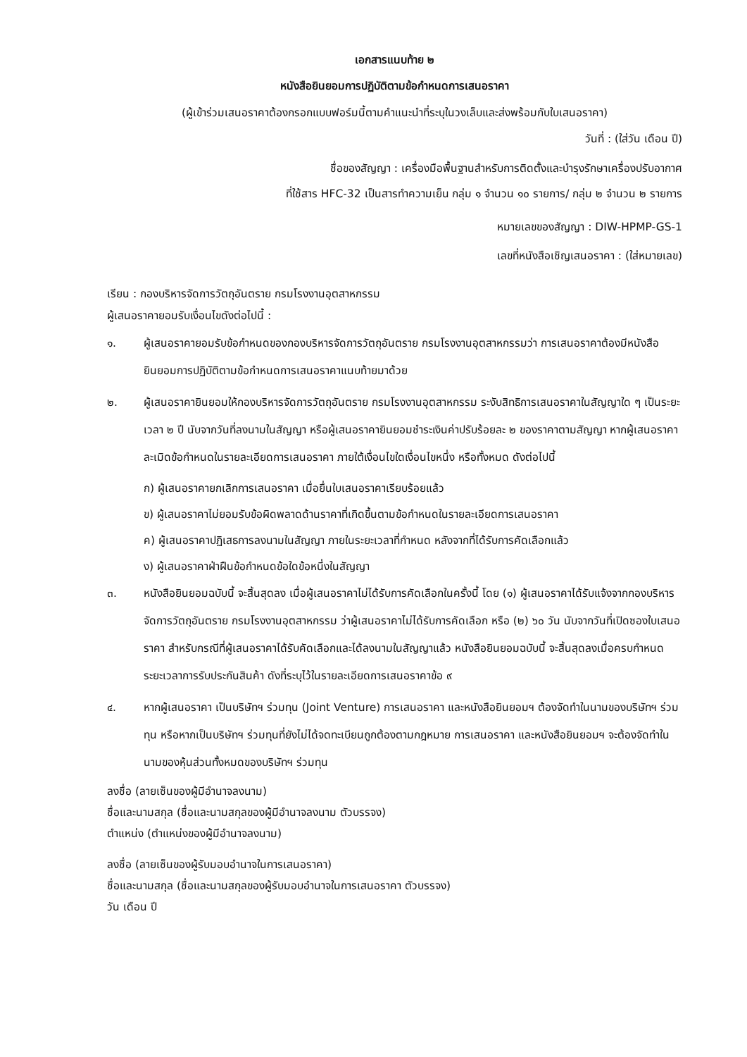เอกสารแนบท้าย ๒
หนังสือยินยอมการปฏิบัติตามข้อกำหนดการเสนอราคา
(ผู้เข้าร่วมเสนอราคาต้องกรอกแบบฟอร์มนี้ตามคำแนะนำที่ระบุในวงเล็บและส่งพร้อมกับใบเสนอราคา)
วันที่ : (ใส่วัน เดือน ปี)
ชื่อของสัญญา : เครื่องมือพื้นฐานสำหรับการติดตั้งและบำรุงรักษาเครื่องปรับอากาศ
ที่ใช้สาร HFC-32 เป็นสารทำความเย็น กลุ่ม ๑ จำนวน ๑๐ รายการ/ กลุ่ม ๒ จำนวน ๒ รายการ
หมายเลขของสัญญา : DIW-HPMP-GS-1
เลขที่หนังสือเชิญเสนอราคา : (ใส่หมายเลข)
เรียน : กองบริหารจัดการวัตถุอันตราย กรมโรงงานอุตสาหกรรม
ผู้เสนอราคายอมรับเงื่อนไขดังต่อไปนี้ :
๑. ผู้เสนอราคายอมรับข้อกำหนดของกองบริหารจัดการวัตถุอันตราย กรมโรงงานอุตสาหกรรมว่า การเสนอราคาต้องมีหนังสือยินยอมการปฏิบัติตามข้อกำหนดการเสนอราคาแนบท้ายมาด้วย
๒. ผู้เสนอราคายินยอมให้กองบริหารจัดการวัตถุอันตราย กรมโรงงานอุตสาหกรรม ระงับสิทธิการเสนอราคาในสัญญาใด ๆ เป็นระยะเวลา ๒ ปี นับจากวันที่ลงนามในสัญญา หรือผู้เสนอราคายินยอมชำระเงินค่าปรับร้อยละ ๒ ของราคาตามสัญญา หากผู้เสนอราคาละเมิดข้อกำหนดในรายละเอียดการเสนอราคา ภายใต้เงื่อนไขใดเงื่อนไขหนึ่ง หรือทั้งหมด ดังต่อไปนี้
ก) ผู้เสนอราคายกเลิกการเสนอราคา เมื่อยื่นใบเสนอราคาเรียบร้อยแล้ว
ข) ผู้เสนอราคาไม่ยอมรับข้อผิดพลาดด้านราคาที่เกิดขึ้นตามข้อกำหนดในรายละเอียดการเสนอราคา
ค) ผู้เสนอราคาปฏิเสธการลงนามในสัญญา ภายในระยะเวลาที่กำหนด หลังจากที่ได้รับการคัดเลือกแล้ว
ง) ผู้เสนอราคาฝ่าฝืนข้อกำหนดข้อใดข้อหนึ่งในสัญญา
๓. หนังสือยินยอมฉบับนี้ จะสิ้นสุดลง เมื่อผู้เสนอราคาไม่ได้รับการคัดเลือกในครั้งนี้ โดย (๑) ผู้เสนอราคาได้รับแจ้งจากกองบริหารจัดการวัตถุอันตราย กรมโรงงานอุตสาหกรรม ว่าผู้เสนอราคาไม่ได้รับการคัดเลือก หรือ (๒) ๖๐ วัน นับจากวันที่เปิดซองใบเสนอราคา สำหรับกรณีที่ผู้เสนอราคาได้รับคัดเลือกและได้ลงนามในสัญญาแล้ว หนังสือยินยอมฉบับนี้ จะสิ้นสุดลงเมื่อครบกำหนดระยะเวลาการรับประกันสินค้า ดังที่ระบุไว้ในรายละเอียดการเสนอราคาข้อ ๙
๔. หากผู้เสนอราคา เป็นบริษัทฯ ร่วมทุน (Joint Venture) การเสนอราคา และหนังสือยินยอมฯ ต้องจัดทำในนามของบริษัทฯ ร่วมทุน หรือหากเป็นบริษัทฯ ร่วมทุนที่ยังไม่ได้จดทะเบียนถูกต้องตามกฎหมาย การเสนอราคา และหนังสือยินยอมฯ จะต้องจัดทำในนามของหุ้นส่วนทั้งหมดของบริษัทฯ ร่วมทุน
ลงชื่อ (ลายเซ็นของผู้มีอำนาจลงนาม)
ชื่อและนามสกุล (ชื่อและนามสกุลของผู้มีอำนาจลงนาม ตัวบรรจง)
ตำแหน่ง (ตำแหน่งของผู้มีอำนาจลงนาม)
ลงชื่อ (ลายเซ็นของผู้รับมอบอำนาจในการเสนอราคา)
ชื่อและนามสกุล (ชื่อและนามสกุลของผู้รับมอบอำนาจในการเสนอราคา ตัวบรรจง)
วัน เดือน ปี